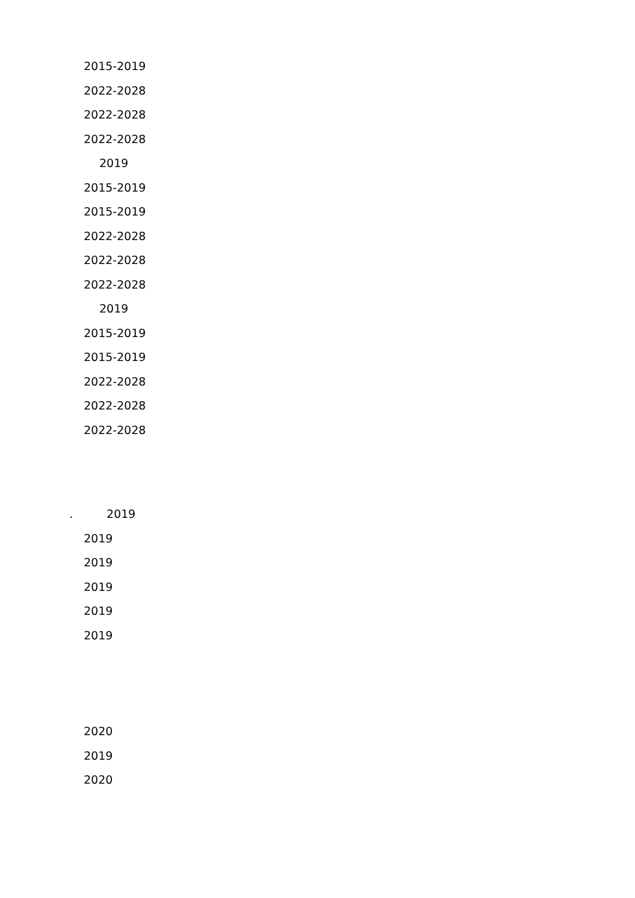2015-2019
2022-2028
2022-2028
2022-2028
2019
2015-2019
2015-2019
2022-2028
2022-2028
2022-2028
2019
2015-2019
2015-2019
2022-2028
2022-2028
2022-2028
. 2019
2019
2019
2019
2019
2019
2020
2019
2020